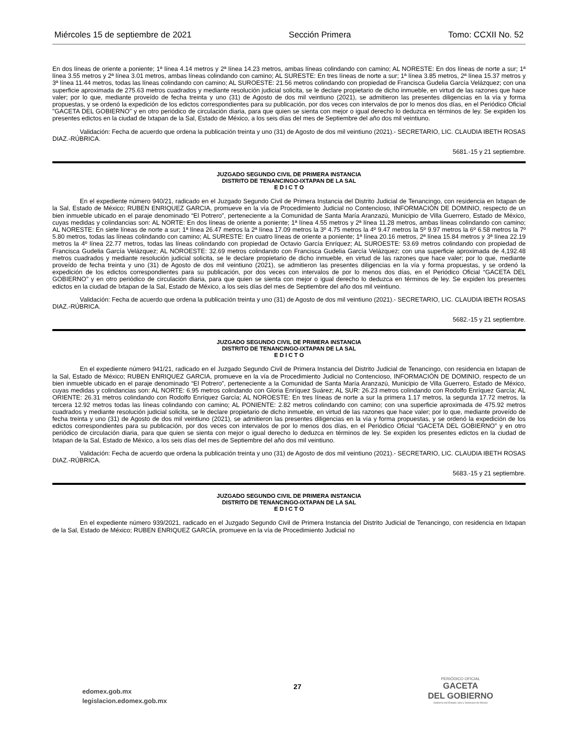Miércoles 15 de septiembre de 2021 Sección Primera Tomo: CCXII No. 52
En dos líneas de oriente a poniente; 1ª línea 4.14 metros y 2ª línea 14.23 metros, ambas líneas colindando con camino; AL NORESTE: En dos líneas de norte a sur; 1ª línea 3.55 metros y 2ª línea 3.01 metros, ambas líneas colindando con camino; AL SURESTE: En tres líneas de norte a sur; 1ª línea 3.85 metros, 2ª línea 15.37 metros y 3ª línea 11.44 metros, todas las líneas colindando con camino; AL SUROESTE: 21.56 metros colindando con propiedad de Francisca Gudelia García Velázquez; con una superficie aproximada de 275.63 metros cuadrados y mediante resolución judicial solicita, se le declare propietario de dicho inmueble, en virtud de las razones que hace valer; por lo que, mediante proveído de fecha treinta y uno (31) de Agosto de dos mil veintiuno (2021), se admitieron las presentes diligencias en la vía y forma propuestas, y se ordenó la expedición de los edictos correspondientes para su publicación, por dos veces con intervalos de por lo menos dos días, en el Periódico Oficial "GACETA DEL GOBIERNO" y en otro periódico de circulación diaria, para que quien se sienta con mejor o igual derecho lo deduzca en términos de ley. Se expiden los presentes edictos en la ciudad de Ixtapan de la Sal, Estado de México, a los seis días del mes de Septiembre del año dos mil veintiuno.
Validación: Fecha de acuerdo que ordena la publicación treinta y uno (31) de Agosto de dos mil veintiuno (2021).- SECRETARIO, LIC. CLAUDIA IBETH ROSAS DIAZ.-RÚBRICA.
5681.-15 y 21 septiembre.
JUZGADO SEGUNDO CIVIL DE PRIMERA INSTANCIA
DISTRITO DE TENANCINGO-IXTAPAN DE LA SAL
E D I C T O
En el expediente número 940/21, radicado en el Juzgado Segundo Civil de Primera Instancia del Distrito Judicial de Tenancingo, con residencia en Ixtapan de la Sal, Estado de México; RUBEN ENRIQUEZ GARCIA, promueve en la vía de Procedimiento Judicial no Contencioso, INFORMACIÓN DE DOMINIO, respecto de un bien inmueble ubicado en el paraje denominado “El Potrero”, perteneciente a la Comunidad de Santa María Aranzazú, Municipio de Villa Guerrero, Estado de México, cuyas medidas y colindancias son: AL NORTE: En dos líneas de oriente a poniente; 1ª línea 4.55 metros y 2ª línea 11.28 metros, ambas líneas colindando con camino; AL NORESTE: En siete líneas de norte a sur; 1ª línea 26.47 metros la 2ª línea 17.09 metros la 3º 4.75 metros la 4º 9.47 metros la 5º 9.97 metros la 6º 6.58 metros la 7º 5.80 metros, todas las líneas colindando con camino; AL SURESTE: En cuatro líneas de oriente a poniente; 1ª línea 20.16 metros, 2ª línea 15.84 metros y 3ª línea 22.19 metros la 4º línea 22.77 metros, todas las líneas colindando con propiedad de Octavio García Enríquez; AL SUROESTE: 53.69 metros colindando con propiedad de Francisca Gudelia García Velázquez; AL NOROESTE: 32.69 metros colindando con Francisca Gudelia García Velázquez; con una superficie aproximada de 4,192.48 metros cuadrados y mediante resolución judicial solicita, se le declare propietario de dicho inmueble, en virtud de las razones que hace valer; por lo que, mediante proveído de fecha treinta y uno (31) de Agosto de dos mil veintiuno (2021), se admitieron las presentes diligencias en la vía y forma propuestas, y se ordenó la expedición de los edictos correspondientes para su publicación, por dos veces con intervalos de por lo menos dos días, en el Periódico Oficial “GACETA DEL GOBIERNO” y en otro periódico de circulación diaria, para que quien se sienta con mejor o igual derecho lo deduzca en términos de ley. Se expiden los presentes edictos en la ciudad de Ixtapan de la Sal, Estado de México, a los seis días del mes de Septiembre del año dos mil veintiuno.
Validación: Fecha de acuerdo que ordena la publicación treinta y uno (31) de Agosto de dos mil veintiuno (2021).- SECRETARIO, LIC. CLAUDIA IBETH ROSAS DIAZ.-RÚBRICA.
5682.-15 y 21 septiembre.
JUZGADO SEGUNDO CIVIL DE PRIMERA INSTANCIA
DISTRITO DE TENANCINGO-IXTAPAN DE LA SAL
E D I C T O
En el expediente número 941/21, radicado en el Juzgado Segundo Civil de Primera Instancia del Distrito Judicial de Tenancingo, con residencia en Ixtapan de la Sal, Estado de México; RUBEN ENRIQUEZ GARCIA, promueve en la vía de Procedimiento Judicial no Contencioso, INFORMACIÓN DE DOMINIO, respecto de un bien inmueble ubicado en el paraje denominado “El Potrero”, perteneciente a la Comunidad de Santa María Aranzazú, Municipio de Villa Guerrero, Estado de México, cuyas medidas y colindancias son: AL NORTE: 6.95 metros colindando con Gloria Enríquez Suárez; AL SUR: 26.23 metros colindando con Rodolfo Enríquez García; AL ORIENTE: 26.31 metros colindando con Rodolfo Enríquez García; AL NOROESTE: En tres líneas de norte a sur la primera 1.17 metros, la segunda 17.72 metros, la tercera 12.92 metros todas las líneas colindando con camino; AL PONIENTE: 2.82 metros colindando con camino; con una superficie aproximada de 475.92 metros cuadrados y mediante resolución judicial solicita, se le declare propietario de dicho inmueble, en virtud de las razones que hace valer; por lo que, mediante proveído de fecha treinta y uno (31) de Agosto de dos mil veintiuno (2021), se admitieron las presentes diligencias en la vía y forma propuestas, y se ordenó la expedición de los edictos correspondientes para su publicación, por dos veces con intervalos de por lo menos dos días, en el Periódico Oficial “GACETA DEL GOBIERNO” y en otro periódico de circulación diaria, para que quien se sienta con mejor o igual derecho lo deduzca en términos de ley. Se expiden los presentes edictos en la ciudad de Ixtapan de la Sal, Estado de México, a los seis días del mes de Septiembre del año dos mil veintiuno.
Validación: Fecha de acuerdo que ordena la publicación treinta y uno (31) de Agosto de dos mil veintiuno (2021).- SECRETARIO, LIC. CLAUDIA IBETH ROSAS DIAZ.-RÚBRICA.
5683.-15 y 21 septiembre.
JUZGADO SEGUNDO CIVIL DE PRIMERA INSTANCIA
DISTRITO DE TENANCINGO-IXTAPAN DE LA SAL
E D I C T O
En el expediente número 939/2021, radicado en el Juzgado Segundo Civil de Primera Instancia del Distrito Judicial de Tenancingo, con residencia en Ixtapan de la Sal, Estado de México; RUBEN ENRIQUEZ GARCÍA, promueve en la vía de Procedimiento Judicial no
edomex.gob.mx
legislacion.edomex.gob.mx
27
PERIÓDICO OFICIAL
GACETA
DEL GOBIERNO
Gobierno del Estado Libre y Soberano de México